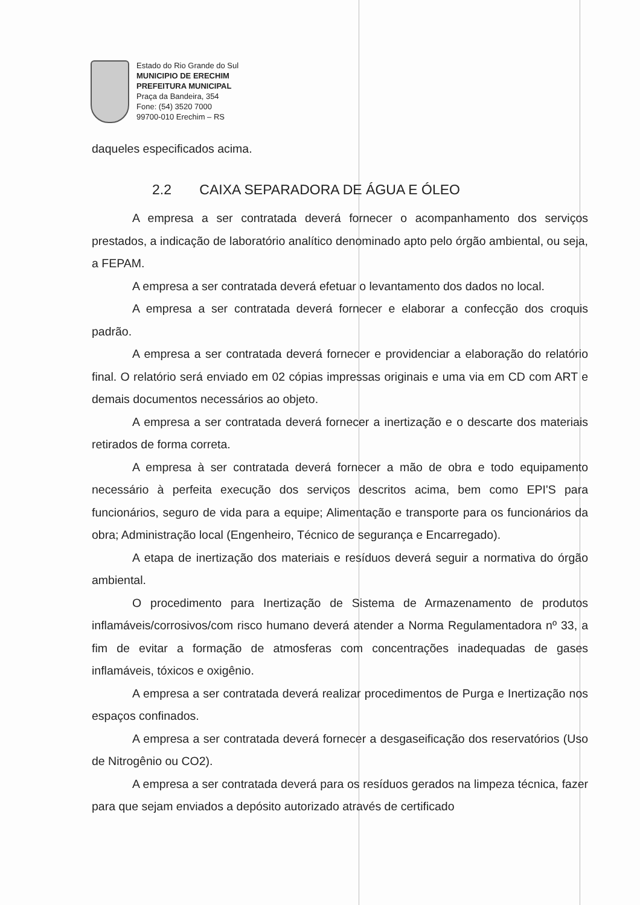Estado do Rio Grande do Sul
MUNICIPIO DE ERECHIM
PREFEITURA MUNICIPAL
Praça da Bandeira, 354
Fone: (54) 3520 7000
99700-010 Erechim – RS
daqueles especificados acima.
2.2 CAIXA SEPARADORA DE ÁGUA E ÓLEO
A empresa a ser contratada deverá fornecer o acompanhamento dos serviços prestados, a indicação de laboratório analítico denominado apto pelo órgão ambiental, ou seja, a FEPAM.
A empresa a ser contratada deverá efetuar o levantamento dos dados no local.
A empresa a ser contratada deverá fornecer e elaborar a confecção dos croquis padrão.
A empresa a ser contratada deverá fornecer e providenciar a elaboração do relatório final. O relatório será enviado em 02 cópias impressas originais e uma via em CD com ART e demais documentos necessários ao objeto.
A empresa a ser contratada deverá fornecer a inertização e o descarte dos materiais retirados de forma correta.
A empresa à ser contratada deverá fornecer a mão de obra e todo equipamento necessário à perfeita execução dos serviços descritos acima, bem como EPI'S para funcionários, seguro de vida para a equipe; Alimentação e transporte para os funcionários da obra; Administração local (Engenheiro, Técnico de segurança e Encarregado).
A etapa de inertização dos materiais e resíduos deverá seguir a normativa do órgão ambiental.
O procedimento para Inertização de Sistema de Armazenamento de produtos inflamáveis/corrosivos/com risco humano deverá atender a Norma Regulamentadora nº 33, a fim de evitar a formação de atmosferas com concentrações inadequadas de gases inflamáveis, tóxicos e oxigênio.
A empresa a ser contratada deverá realizar procedimentos de Purga e Inertização nos espaços confinados.
A empresa a ser contratada deverá fornecer a desgaseificação dos reservatórios (Uso de Nitrogênio ou CO2).
A empresa a ser contratada deverá para os resíduos gerados na limpeza técnica, fazer para que sejam enviados a depósito autorizado através de certificado